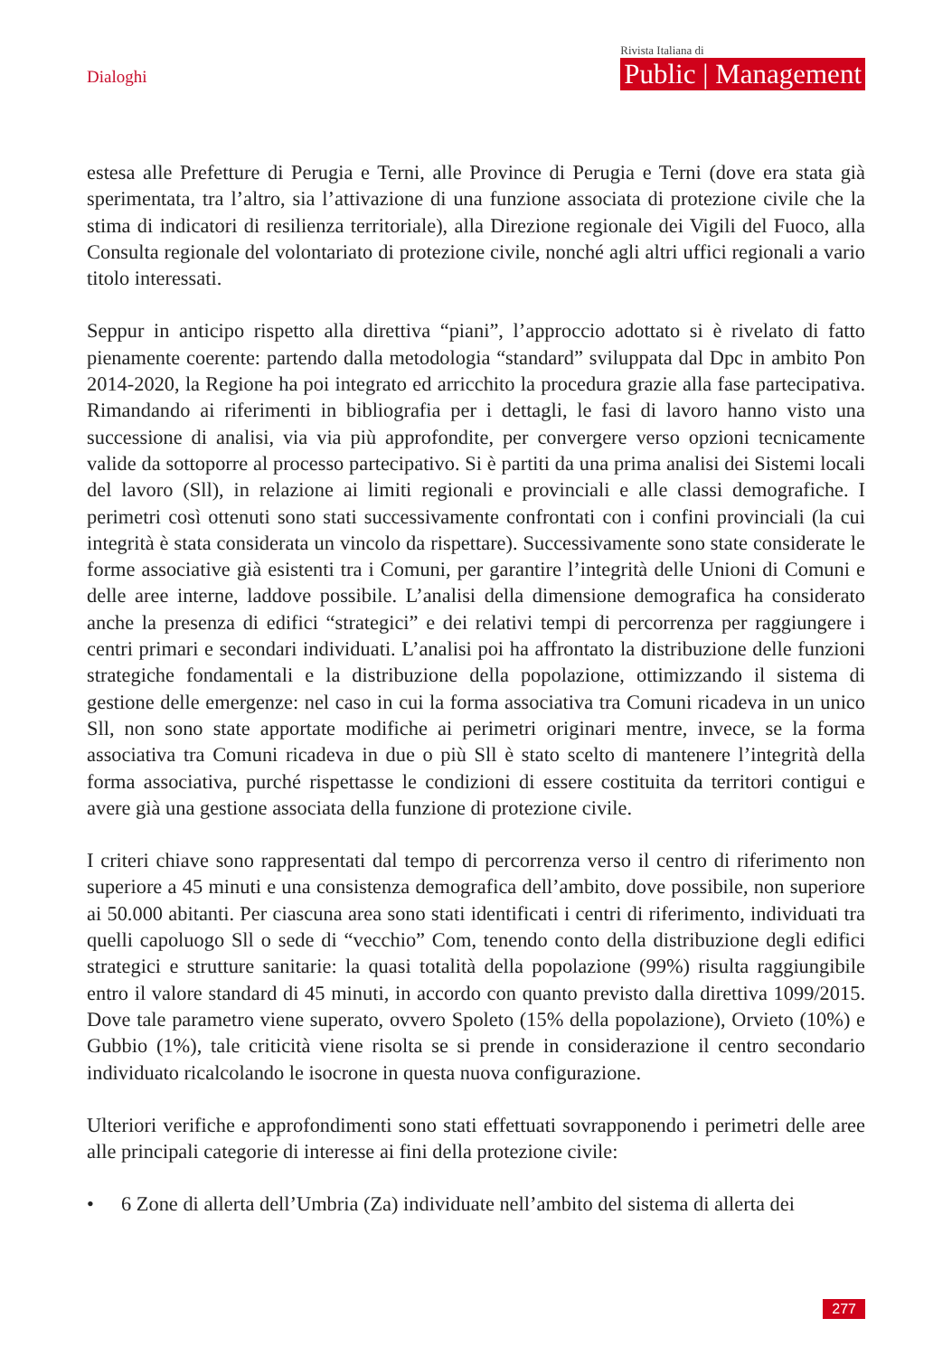Dialoghi
Rivista Italiana di
Public | Management
estesa alle Prefetture di Perugia e Terni, alle Province di Perugia e Terni (dove era stata già sperimentata, tra l’altro, sia l’attivazione di una funzione associata di protezione civile che la stima di indicatori di resilienza territoriale), alla Direzione regionale dei Vigili del Fuoco, alla Consulta regionale del volontariato di protezione civile, nonché agli altri uffici regionali a vario titolo interessati.
Seppur in anticipo rispetto alla direttiva “piani”, l’approccio adottato si è rivelato di fatto pienamente coerente: partendo dalla metodologia “standard” sviluppata dal Dpc in ambito Pon 2014-2020, la Regione ha poi integrato ed arricchito la procedura grazie alla fase partecipativa. Rimandando ai riferimenti in bibliografia per i dettagli, le fasi di lavoro hanno visto una successione di analisi, via via più approfondite, per convergere verso opzioni tecnicamente valide da sottoporre al processo partecipativo. Si è partiti da una prima analisi dei Sistemi locali del lavoro (Sll), in relazione ai limiti regionali e provinciali e alle classi demografiche. I perimetri così ottenuti sono stati successivamente confrontati con i confini provinciali (la cui integrità è stata considerata un vincolo da rispettare). Successivamente sono state considerate le forme associative già esistenti tra i Comuni, per garantire l’integrità delle Unioni di Comuni e delle aree interne, laddove possibile. L’analisi della dimensione demografica ha considerato anche la presenza di edifici “strategici” e dei relativi tempi di percorrenza per raggiungere i centri primari e secondari individuati. L’analisi poi ha affrontato la distribuzione delle funzioni strategiche fondamentali e la distribuzione della popolazione, ottimizzando il sistema di gestione delle emergenze: nel caso in cui la forma associativa tra Comuni ricadeva in un unico Sll, non sono state apportate modifiche ai perimetri originari mentre, invece, se la forma associativa tra Comuni ricadeva in due o più Sll è stato scelto di mantenere l’integrità della forma associativa, purché rispettasse le condizioni di essere costituita da territori contigui e avere già una gestione associata della funzione di protezione civile.
I criteri chiave sono rappresentati dal tempo di percorrenza verso il centro di riferimento non superiore a 45 minuti e una consistenza demografica dell’ambito, dove possibile, non superiore ai 50.000 abitanti. Per ciascuna area sono stati identificati i centri di riferimento, individuati tra quelli capoluogo Sll o sede di “vecchio” Com, tenendo conto della distribuzione degli edifici strategici e strutture sanitarie: la quasi totalità della popolazione (99%) risulta raggiungibile entro il valore standard di 45 minuti, in accordo con quanto previsto dalla direttiva 1099/2015. Dove tale parametro viene superato, ovvero Spoleto (15% della popolazione), Orvieto (10%) e Gubbio (1%), tale criticità viene risolta se si prende in considerazione il centro secondario individuato ricalcolando le isocrone in questa nuova configurazione.
Ulteriori verifiche e approfondimenti sono stati effettuati sovrapponendo i perimetri delle aree alle principali categorie di interesse ai fini della protezione civile:
• 6 Zone di allerta dell’Umbria (Za) individuate nell’ambito del sistema di allerta dei
277